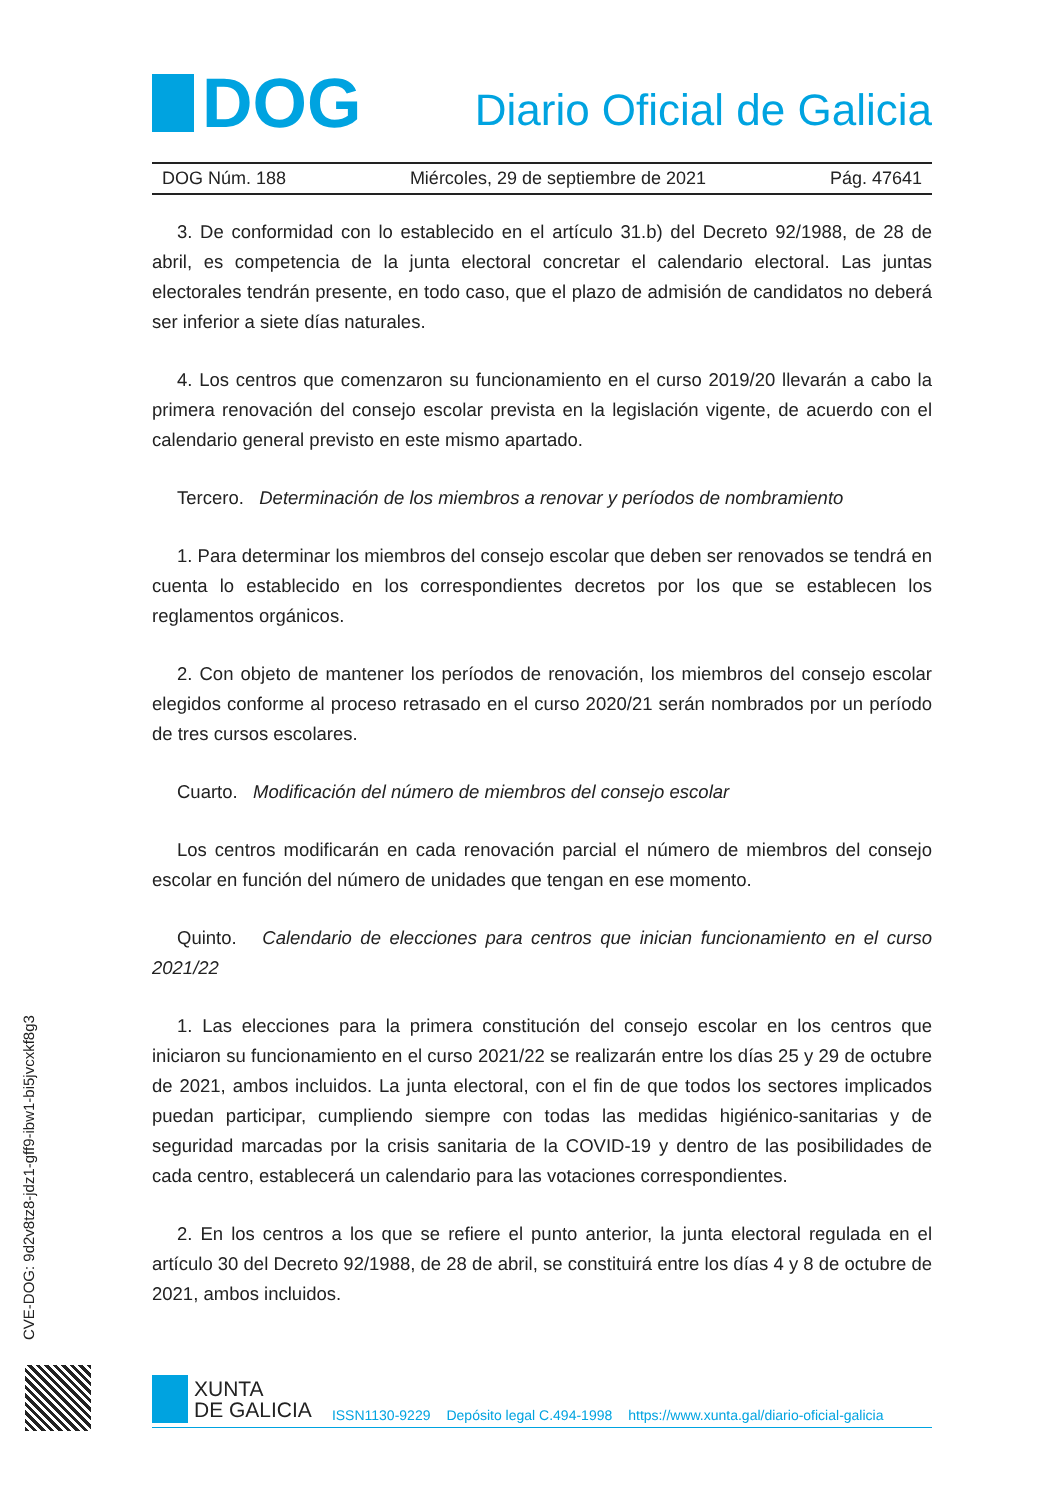DOG
Diario Oficial de Galicia
DOG Núm. 188 Miércoles, 29 de septiembre de 2021 Pág. 47641
3. De conformidad con lo establecido en el artículo 31.b) del Decreto 92/1988, de 28 de abril, es competencia de la junta electoral concretar el calendario electoral. Las juntas electorales tendrán presente, en todo caso, que el plazo de admisión de candidatos no deberá ser inferior a siete días naturales.
4. Los centros que comenzaron su funcionamiento en el curso 2019/20 llevarán a cabo la primera renovación del consejo escolar prevista en la legislación vigente, de acuerdo con el calendario general previsto en este mismo apartado.
Tercero. Determinación de los miembros a renovar y períodos de nombramiento
1. Para determinar los miembros del consejo escolar que deben ser renovados se tendrá en cuenta lo establecido en los correspondientes decretos por los que se establecen los reglamentos orgánicos.
2. Con objeto de mantener los períodos de renovación, los miembros del consejo escolar elegidos conforme al proceso retrasado en el curso 2020/21 serán nombrados por un período de tres cursos escolares.
Cuarto. Modificación del número de miembros del consejo escolar
Los centros modificarán en cada renovación parcial el número de miembros del consejo escolar en función del número de unidades que tengan en ese momento.
Quinto. Calendario de elecciones para centros que inician funcionamiento en el curso 2021/22
1. Las elecciones para la primera constitución del consejo escolar en los centros que iniciaron su funcionamiento en el curso 2021/22 se realizarán entre los días 25 y 29 de octubre de 2021, ambos incluidos. La junta electoral, con el fin de que todos los sectores implicados puedan participar, cumpliendo siempre con todas las medidas higiénico-sanitarias y de seguridad marcadas por la crisis sanitaria de la COVID-19 y dentro de las posibilidades de cada centro, establecerá un calendario para las votaciones correspondientes.
2. En los centros a los que se refiere el punto anterior, la junta electoral regulada en el artículo 30 del Decreto 92/1988, de 28 de abril, se constituirá entre los días 4 y 8 de octubre de 2021, ambos incluidos.
CVE-DOG: 9d2v8tz8-jdz1-gff9-ibw1-bi5jvcxkf8g3
XUNTA
DE GALICIA
ISSN1130-9229 Depósito legal C.494-1998 https://www.xunta.gal/diario-oficial-galicia